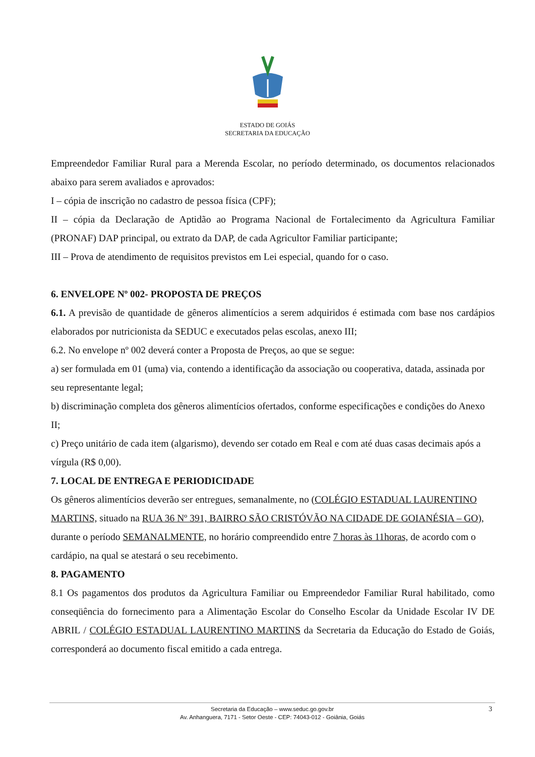ESTADO DE GOIÁS
SECRETARIA DA EDUCAÇÃO
Empreendedor Familiar Rural para a Merenda Escolar, no período determinado, os documentos relacionados abaixo para serem avaliados e aprovados:
I – cópia de inscrição no cadastro de pessoa física (CPF);
II – cópia da Declaração de Aptidão ao Programa Nacional de Fortalecimento da Agricultura Familiar (PRONAF) DAP principal, ou extrato da DAP, de cada Agricultor Familiar participante;
III – Prova de atendimento de requisitos previstos em Lei especial, quando for o caso.
6. ENVELOPE Nº 002- PROPOSTA DE PREÇOS
6.1. A previsão de quantidade de gêneros alimentícios a serem adquiridos é estimada com base nos cardápios elaborados por nutricionista da SEDUC e executados pelas escolas, anexo III;
6.2. No envelope nº 002 deverá conter a Proposta de Preços, ao que se segue:
a) ser formulada em 01 (uma) via, contendo a identificação da associação ou cooperativa, datada, assinada por seu representante legal;
b) discriminação completa dos gêneros alimentícios ofertados, conforme especificações e condições do Anexo II;
c) Preço unitário de cada item (algarismo), devendo ser cotado em Real e com até duas casas decimais após a vírgula (R$ 0,00).
7. LOCAL DE ENTREGA E PERIODICIDADE
Os gêneros alimentícios deverão ser entregues, semanalmente, no (COLÉGIO ESTADUAL LAURENTINO MARTINS, situado na RUA 36 Nº 391, BAIRRO SÃO CRISTÓVÃO NA CIDADE DE GOIANÉSIA – GO), durante o período SEMANALMENTE, no horário compreendido entre 7 horas às 11horas, de acordo com o cardápio, na qual se atestará o seu recebimento.
8. PAGAMENTO
8.1 Os pagamentos dos produtos da Agricultura Familiar ou Empreendedor Familiar Rural habilitado, como conseqüência do fornecimento para a Alimentação Escolar do Conselho Escolar da Unidade Escolar IV DE ABRIL / COLÉGIO ESTADUAL LAURENTINO MARTINS da Secretaria da Educação do Estado de Goiás, corresponderá ao documento fiscal emitido a cada entrega.
Secretaria da Educação – www.seduc.go.gov.br
Av. Anhanguera, 7171 - Setor Oeste - CEP: 74043-012 - Goiânia, Goiás
3